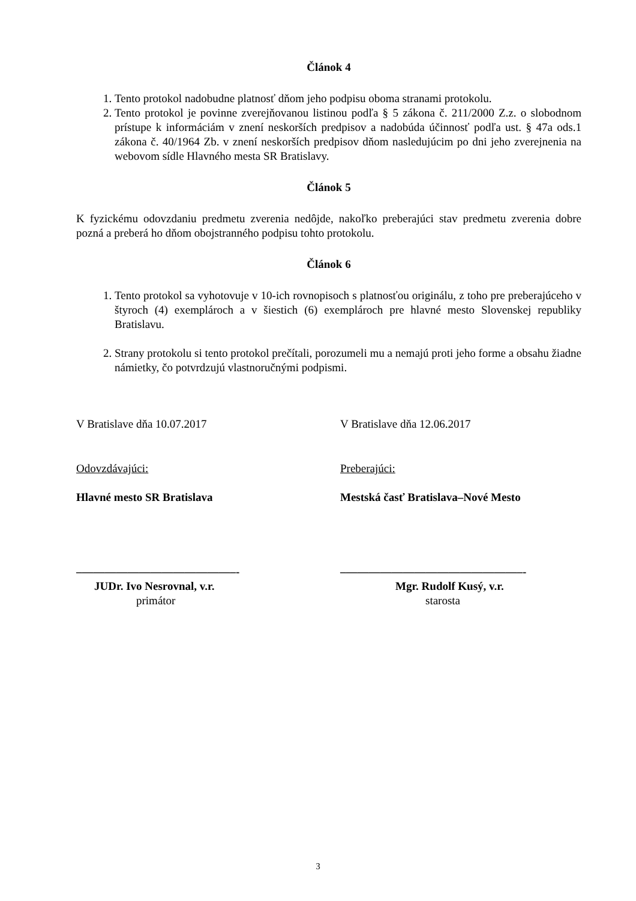Článok 4
1. Tento protokol nadobudne platnosť dňom jeho podpisu oboma stranami protokolu.
2. Tento protokol je povinne zverejňovanou listinou podľa § 5 zákona č. 211/2000 Z.z. o slobodnom prístupe k informáciám v znení neskorších predpisov a nadobúda účinnosť podľa ust. § 47a ods.1 zákona č. 40/1964 Zb. v znení neskorších predpisov dňom nasledujúcim po dni jeho zverejnenia na webovom sídle Hlavného mesta SR Bratislavy.
Článok 5
K fyzickému odovzdaniu predmetu zverenia nedôjde, nakoľko preberajúci stav predmetu zverenia dobre pozná a preberá ho dňom obojstranného podpisu tohto protokolu.
Článok 6
1. Tento protokol sa vyhotovuje v 10-ich rovnopisoch s platnosťou originálu, z toho pre preberajúceho v štyroch (4) exemplároch a v šiestich (6) exemplároch pre hlavné mesto Slovenskej republiky Bratislavu.
2. Strany protokolu si tento protokol prečítali, porozumeli mu a nemajú proti jeho forme a obsahu žiadne námietky, čo potvrdzujú vlastnoručnými podpismi.
V Bratislave dňa 10.07.2017 V Bratislave dňa 12.06.2017
Odovzdávajúci: Preberajúci:
Hlavné mesto SR Bratislava Mestská časť Bratislava–Nové Mesto
––––––––––––––––––––––––––––- ––––––––––––––––––––––––––––––––-
JUDr. Ivo Nesrovnal, v.r. Mgr. Rudolf Kusý, v.r.
primátor starosta
3